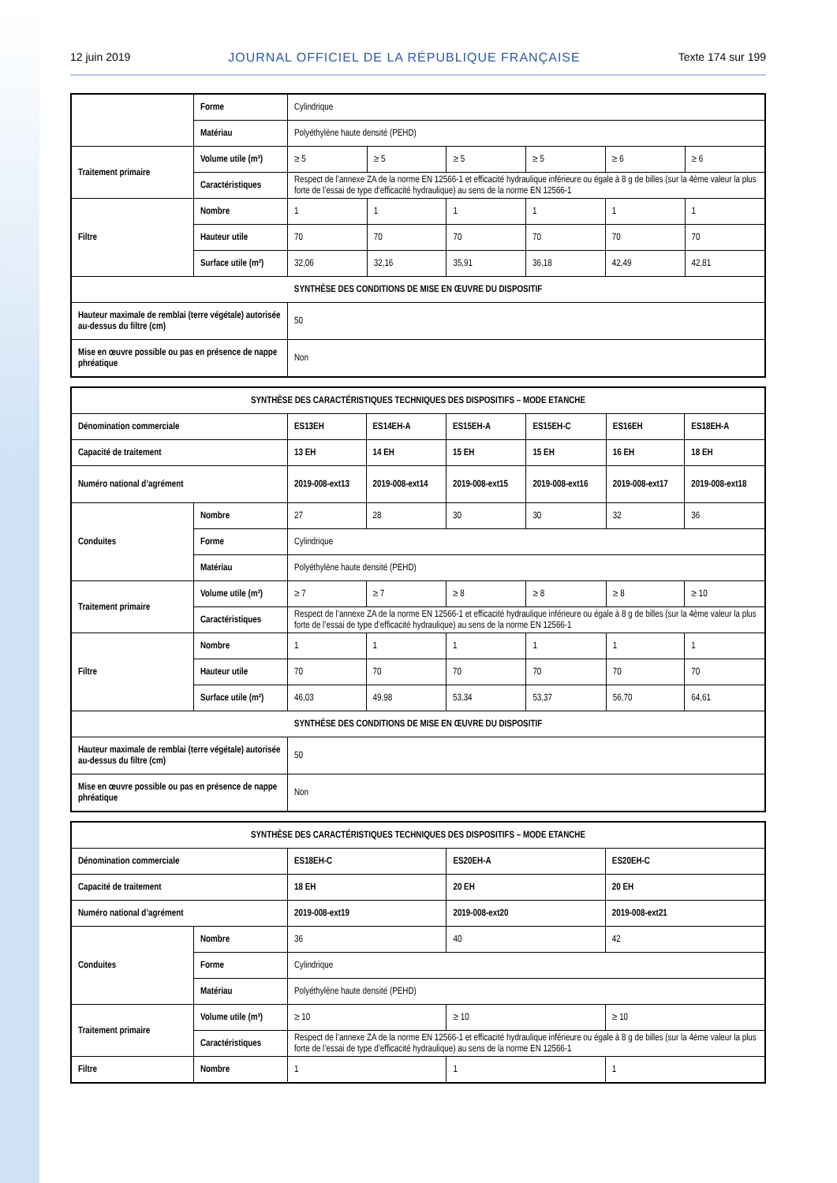12 juin 2019 JOURNAL OFFICIEL DE LA RÉPUBLIQUE FRANÇAISE Texte 174 sur 199
| | Forme | Cylindrique | | | | | |
| | Matériau | Polyéthylène haute densité (PEHD) | | | | | |
| Traitement primaire | Volume utile (m³) | ≥ 5 | ≥ 5 | ≥ 5 | ≥ 5 | ≥ 6 | ≥ 6 |
| | Caractéristiques | Respect de l’annexe ZA de la norme EN 12566-1 et efficacité hydraulique inférieure ou égale à 8 g de billes (sur la 4ème valeur la plus forte de l’essai de type d’efficacité hydraulique) au sens de la norme EN 12566-1 | | | | | |
| Filtre | Nombre | 1 | 1 | 1 | 1 | 1 | 1 |
| | Hauteur utile | 70 | 70 | 70 | 70 | 70 | 70 |
| | Surface utile (m²) | 32,06 | 32,16 | 35,91 | 36,18 | 42,49 | 42,81 |
| SYNTHÈSE DES CONDITIONS DE MISE EN ŒUVRE DU DISPOSITIF | | | | | | | |
| Hauteur maximale de remblai (terre végétale) autorisée au-dessus du filtre (cm) | | 50 | | | | | |
| Mise en œuvre possible ou pas en présence de nappe phréatique | | Non | | | | | |
| SYNTHÈSE DES CARACTÉRISTIQUES TECHNIQUES DES DISPOSITIFS – MODE ETANCHE | | | | | | | |
| Dénomination commerciale | | ES13EH | ES14EH-A | ES15EH-A | ES15EH-C | ES16EH | ES18EH-A |
| Capacité de traitement | | 13 EH | 14 EH | 15 EH | 15 EH | 16 EH | 18 EH |
| Numéro national d’agrément | | 2019-008-ext13 | 2019-008-ext14 | 2019-008-ext15 | 2019-008-ext16 | 2019-008-ext17 | 2019-008-ext18 |
| Conduites | Nombre | 27 | 28 | 30 | 30 | 32 | 36 |
| | Forme | Cylindrique | | | | | |
| | Matériau | Polyéthylène haute densité (PEHD) | | | | | |
| Traitement primaire | Volume utile (m³) | ≥ 7 | ≥ 7 | ≥ 8 | ≥ 8 | ≥ 8 | ≥ 10 |
| | Caractéristiques | Respect de l’annexe ZA de la norme EN 12566-1 et efficacité hydraulique inférieure ou égale à 8 g de billes (sur la 4ème valeur la plus forte de l’essai de type d’efficacité hydraulique) au sens de la norme EN 12566-1 | | | | | |
| Filtre | Nombre | 1 | 1 | 1 | 1 | 1 | 1 |
| | Hauteur utile | 70 | 70 | 70 | 70 | 70 | 70 |
| | Surface utile (m²) | 46,03 | 49,98 | 53,34 | 53,37 | 56,70 | 64,61 |
| SYNTHÈSE DES CONDITIONS DE MISE EN ŒUVRE DU DISPOSITIF | | | | | | | |
| Hauteur maximale de remblai (terre végétale) autorisée au-dessus du filtre (cm) | | 50 | | | | | |
| Mise en œuvre possible ou pas en présence de nappe phréatique | | Non | | | | | |
| SYNTHÈSE DES CARACTÉRISTIQUES TECHNIQUES DES DISPOSITIFS – MODE ETANCHE | | | | |
| Dénomination commerciale | | ES18EH-C | ES20EH-A | ES20EH-C |
| Capacité de traitement | | 18 EH | 20 EH | 20 EH |
| Numéro national d’agrément | | 2019-008-ext19 | 2019-008-ext20 | 2019-008-ext21 |
| Conduites | Nombre | 36 | 40 | 42 |
| | Forme | Cylindrique | | |
| | Matériau | Polyéthylène haute densité (PEHD) | | |
| Traitement primaire | Volume utile (m³) | ≥ 10 | ≥ 10 | ≥ 10 |
| | Caractéristiques | Respect de l’annexe ZA de la norme EN 12566-1 et efficacité hydraulique inférieure ou égale à 8 g de billes (sur la 4ème valeur la plus forte de l’essai de type d’efficacité hydraulique) au sens de la norme EN 12566-1 | | |
| Filtre | Nombre | 1 | 1 | 1 |